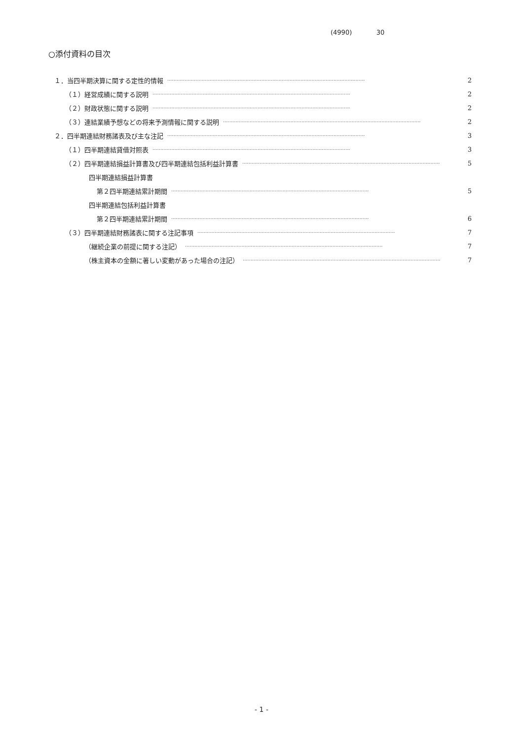(4990) 30
○添付資料の目次
１．当四半期決算に関する定性的情報 ······························································································································ 2
（１）経営成績に関する説明 ······························································································································ 2
（２）財政状態に関する説明 ······························································································································ 2
（３）連結業績予想などの将来予測情報に関する説明 ······························································································································ 2
２．四半期連結財務諸表及び主な注記 ······························································································································ 3
（１）四半期連結貸借対照表 ······························································································································ 3
（２）四半期連結損益計算書及び四半期連結包括利益計算書 ······························································································································ 5
四半期連結損益計算書
第２四半期連結累計期間 ······························································································································ 5
四半期連結包括利益計算書
第２四半期連結累計期間 ······························································································································ 6
（３）四半期連結財務諸表に関する注記事項 ······························································································································ 7
（継続企業の前提に関する注記） ······························································································································ 7
（株主資本の金額に著しい変動があった場合の注記） ······························································································································ 7
- 1 -